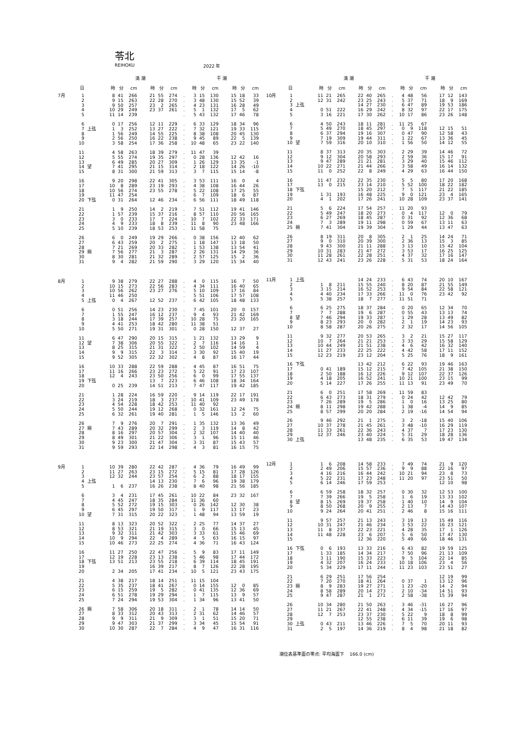苓北
REIHOKU 2022 年
| | | | 満 潮 | | | | | | | 干 潮 | | | | | |
| --- | --- | --- | --- | --- | --- | --- | --- | --- | --- | --- | --- | --- | --- | --- | --- |
| | 日 | | 時 | 分 | cm | 時 | 分 | cm | | 時 | 分 | cm | 時 | 分 | cm |
| 7月 | 1 | | 8 | 41 | 266 | 21 | 55 | 274 | . | 3 | 15 | 130 | 15 | 18 | 33 |
| | 2 | | 9 | 15 | 263 | 22 | 28 | 270 | . | 3 | 48 | 130 | 15 | 52 | 39 |
| | 3 | | 9 | 50 | 257 | 23 | 2 | 265 | . | 4 | 23 | 131 | 16 | 28 | 49 |
| | 4 | | 10 | 29 | 249 | 23 | 37 | 261 | . | 5 | 1 | 132 | 17 | 5 | 62 |
| | 5 | | 11 | 14 | 239 | | | | . | 5 | 43 | 132 | 17 | 46 | 78 |
| | 6 | | 0 | 17 | 256 | 12 | 11 | 229 | . | 6 | 33 | 129 | 18 | 34 | 96 |
| | 7 | 上弦 | 1 | 3 | 252 | 13 | 27 | 222 | . | 7 | 32 | 121 | 19 | 33 | 115 |
| | 8 | | 1 | 56 | 249 | 14 | 55 | 225 | . | 8 | 38 | 108 | 20 | 45 | 130 |
| | 9 | | 2 | 56 | 250 | 16 | 22 | 238 | . | 9 | 45 | 89 | 22 | 5 | 139 |
| | 10 | | 3 | 58 | 254 | 17 | 36 | 258 | . | 10 | 48 | 65 | 23 | 22 | 140 |
| | 11 | | 4 | 58 | 263 | 18 | 39 | 279 | . | 11 | 47 | 39 | | | |
| | 12 | | 5 | 55 | 274 | 19 | 35 | 297 | . | 0 | 28 | 136 | 12 | 42 | 16 |
| | 13 | | 6 | 49 | 285 | 20 | 27 | 309 | . | 1 | 26 | 129 | 13 | 35 | -1 |
| | 14 | 望 | 7 | 41 | 295 | 21 | 15 | 314 | . | 2 | 18 | 122 | 14 | 26 | -10 |
| | 15 | | 8 | 31 | 300 | 21 | 59 | 313 | . | 3 | 7 | 115 | 15 | 14 | -8 |
| | 16 | | 9 | 20 | 298 | 22 | 41 | 305 | . | 3 | 53 | 111 | 16 | 0 | 4 |
| | 17 | | 10 | 8 | 289 | 23 | 19 | 293 | . | 4 | 38 | 108 | 16 | 44 | 26 |
| | 18 | | 10 | 56 | 274 | 23 | 55 | 278 | . | 5 | 22 | 108 | 17 | 25 | 55 |
| | 19 | | 11 | 47 | 254 | | | | . | 6 | 7 | 109 | 18 | 6 | 87 |
| | 20 | 下弦 | 0 | 31 | 264 | 12 | 46 | 234 | . | 6 | 56 | 111 | 18 | 49 | 118 |
| | 21 | | 1 | 9 | 250 | 14 | 2 | 219 | . | 7 | 51 | 112 | 19 | 41 | 146 |
| | 22 | | 1 | 57 | 239 | 15 | 37 | 216 | . | 8 | 57 | 110 | 20 | 56 | 165 |
| | 23 | | 3 | 0 | 233 | 17 | 7 | 224 | . | 10 | 7 | 102 | 22 | 33 | 171 |
| | 24 | | 4 | 9 | 233 | 18 | 8 | 239 | . | 11 | 8 | 90 | 23 | 48 | 166 |
| | 25 | | 5 | 10 | 239 | 18 | 53 | 253 | . | 11 | 58 | 75 | | | |
| | 26 | | 6 | 0 | 249 | 19 | 29 | 266 | . | 0 | 38 | 156 | 12 | 40 | 62 |
| | 27 | | 6 | 43 | 259 | 20 | 2 | 275 | . | 1 | 18 | 147 | 13 | 18 | 50 |
| | 28 | | 7 | 21 | 269 | 20 | 33 | 282 | . | 1 | 53 | 138 | 13 | 54 | 41 |
| | 29 | 朔 | 7 | 56 | 277 | 21 | 3 | 287 | . | 2 | 26 | 131 | 14 | 29 | 36 |
| | 30 | | 8 | 30 | 281 | 21 | 32 | 289 | . | 2 | 57 | 125 | 15 | 2 | 36 |
| | 31 | | 9 | 4 | 282 | 21 | 59 | 290 | . | 3 | 29 | 120 | 15 | 34 | 40 |
| 8月 | 1 | | 9 | 38 | 279 | 22 | 27 | 288 | . | 4 | 0 | 115 | 16 | 7 | 50 |
| | 2 | | 10 | 15 | 273 | 22 | 56 | 283 | . | 4 | 34 | 111 | 16 | 40 | 65 |
| | 3 | | 10 | 56 | 262 | 23 | 27 | 276 | . | 5 | 10 | 109 | 17 | 16 | 84 |
| | 4 | | 11 | 46 | 250 | | | | . | 5 | 51 | 106 | 17 | 57 | 108 |
| | 5 | 上弦 | 0 | 4 | 267 | 12 | 52 | 237 | . | 6 | 42 | 105 | 18 | 48 | 133 |
| | 6 | | 0 | 51 | 256 | 14 | 23 | 230 | . | 7 | 45 | 101 | 20 | 0 | 157 |
| | 7 | | 1 | 55 | 247 | 16 | 12 | 237 | . | 9 | 4 | 93 | 21 | 42 | 169 |
| | 8 | | 3 | 18 | 244 | 17 | 39 | 257 | . | 10 | 28 | 75 | 23 | 20 | 165 |
| | 9 | | 4 | 41 | 253 | 18 | 42 | 280 | . | 11 | 38 | 51 | | | |
| | 10 | | 5 | 50 | 271 | 19 | 31 | 301 | . | 0 | 28 | 150 | 12 | 37 | 27 |
| | 11 | | 6 | 47 | 290 | 20 | 15 | 315 | . | 1 | 21 | 132 | 13 | 29 | 9 |
| | 12 | 望 | 7 | 38 | 306 | 20 | 55 | 322 | . | 2 | 7 | 116 | 14 | 16 | 1 |
| | 13 | | 8 | 25 | 315 | 21 | 31 | 322 | . | 2 | 50 | 102 | 14 | 59 | 4 |
| | 14 | | 9 | 9 | 315 | 22 | 3 | 314 | . | 3 | 30 | 92 | 15 | 40 | 19 |
| | 15 | | 9 | 52 | 305 | 22 | 32 | 302 | . | 4 | 8 | 87 | 16 | 17 | 44 |
| | 16 | | 10 | 33 | 288 | 22 | 59 | 288 | . | 4 | 45 | 87 | 16 | 51 | 75 |
| | 17 | | 11 | 16 | 266 | 23 | 23 | 272 | . | 5 | 22 | 91 | 17 | 23 | 107 |
| | 18 | | 12 | 4 | 243 | 23 | 50 | 256 | . | 6 | 0 | 99 | 17 | 55 | 137 |
| | 19 | 下弦 | | | | 13 | 7 | 223 | . | 6 | 46 | 108 | 18 | 34 | 164 |
| | 20 | | 0 | 25 | 239 | 14 | 51 | 213 | . | 7 | 47 | 117 | 19 | 42 | 185 |
| | 21 | | 1 | 28 | 224 | 16 | 59 | 220 | . | 9 | 14 | 119 | 22 | 17 | 191 |
| | 22 | | 3 | 24 | 219 | 18 | 3 | 237 | . | 10 | 41 | 109 | 23 | 49 | 178 |
| | 23 | | 4 | 54 | 228 | 18 | 42 | 253 | . | 11 | 40 | 92 | | | |
| | 24 | | 5 | 50 | 244 | 19 | 12 | 268 | . | 0 | 32 | 161 | 12 | 24 | 75 |
| | 25 | | 6 | 32 | 261 | 19 | 40 | 281 | . | 1 | 5 | 146 | 13 | 2 | 60 |
| | 26 | | 7 | 9 | 276 | 20 | 7 | 291 | . | 1 | 35 | 132 | 13 | 36 | 49 |
| | 27 | 朔 | 7 | 43 | 289 | 20 | 32 | 299 | . | 2 | 3 | 119 | 14 | 8 | 42 |
| | 28 | | 8 | 16 | 297 | 20 | 57 | 304 | . | 2 | 32 | 107 | 14 | 40 | 40 |
| | 29 | | 8 | 49 | 301 | 21 | 22 | 306 | . | 3 | 1 | 96 | 15 | 11 | 46 |
| | 30 | | 9 | 23 | 300 | 21 | 47 | 304 | . | 3 | 31 | 87 | 15 | 43 | 57 |
| | 31 | | 9 | 59 | 293 | 22 | 14 | 298 | . | 4 | 3 | 81 | 16 | 15 | 75 |
| 9月 | 1 | | 10 | 39 | 280 | 22 | 42 | 287 | . | 4 | 36 | 79 | 16 | 49 | 99 |
| | 2 | | 11 | 27 | 263 | 23 | 15 | 272 | . | 5 | 15 | 81 | 17 | 28 | 126 |
| | 3 | | 12 | 32 | 244 | 23 | 57 | 254 | . | 6 | 2 | 88 | 18 | 17 | 155 |
| | 4 | 上弦 | | | | 14 | 13 | 230 | . | 7 | 6 | 96 | 19 | 38 | 179 |
| | 5 | | 1 | 6 | 237 | 16 | 26 | 238 | . | 8 | 40 | 98 | 21 | 56 | 185 |
| | 6 | | 3 | 4 | 231 | 17 | 45 | 261 | . | 10 | 22 | 84 | 23 | 32 | 167 |
| | 7 | | 4 | 45 | 247 | 18 | 35 | 284 | . | 11 | 36 | 60 | | | |
| | 8 | | 5 | 52 | 272 | 19 | 15 | 303 | . | 0 | 26 | 142 | 12 | 30 | 38 |
| | 9 | | 6 | 45 | 297 | 19 | 50 | 317 | . | 1 | 9 | 117 | 13 | 17 | 23 |
| | 10 | 望 | 7 | 31 | 315 | 20 | 22 | 323 | . | 1 | 48 | 94 | 13 | 59 | 19 |
| | 11 | | 8 | 13 | 323 | 20 | 52 | 322 | . | 2 | 25 | 77 | 14 | 37 | 27 |
| | 12 | | 8 | 53 | 321 | 21 | 19 | 315 | . | 3 | 0 | 66 | 15 | 13 | 45 |
| | 13 | | 9 | 32 | 311 | 21 | 42 | 303 | . | 3 | 33 | 61 | 15 | 46 | 69 |
| | 14 | | 10 | 9 | 294 | 22 | 4 | 289 | . | 4 | 5 | 63 | 16 | 15 | 97 |
| | 15 | | 10 | 46 | 273 | 22 | 25 | 274 | . | 4 | 36 | 71 | 16 | 43 | 124 |
| | 16 | | 11 | 27 | 250 | 22 | 47 | 256 | . | 5 | 9 | 83 | 17 | 11 | 149 |
| | 17 | | 12 | 19 | 228 | 23 | 13 | 238 | . | 5 | 46 | 98 | 17 | 44 | 172 |
| | 18 | 下弦 | 13 | 51 | 213 | 23 | 55 | 218 | . | 6 | 39 | 114 | 18 | 45 | 191 |
| | 19 | | | | | 16 | 39 | 217 | . | 8 | 7 | 126 | 22 | 28 | 195 |
| | 20 | | 2 | 34 | 205 | 17 | 41 | 234 | . | 10 | 5 | 121 | 23 | 43 | 175 |
| | 21 | | 4 | 38 | 217 | 18 | 14 | 251 | . | 11 | 15 | 104 | | | |
| | 22 | | 5 | 35 | 237 | 18 | 41 | 267 | . | 0 | 14 | 155 | 12 | 0 | 85 |
| | 23 | | 6 | 15 | 259 | 19 | 5 | 282 | . | 0 | 41 | 135 | 12 | 36 | 69 |
| | 24 | | 6 | 51 | 278 | 19 | 29 | 294 | . | 1 | 7 | 115 | 13 | 9 | 57 |
| | 25 | | 7 | 24 | 294 | 19 | 53 | 304 | . | 1 | 34 | 96 | 13 | 41 | 50 |
| | 26 | 朔 | 7 | 58 | 306 | 20 | 18 | 311 | . | 2 | 1 | 78 | 14 | 14 | 50 |
| | 27 | | 8 | 33 | 312 | 20 | 43 | 313 | . | 2 | 31 | 62 | 14 | 46 | 57 |
| | 28 | | 9 | 9 | 311 | 21 | 9 | 309 | . | 3 | 1 | 51 | 15 | 20 | 71 |
| | 29 | | 9 | 47 | 303 | 21 | 37 | 299 | . | 3 | 34 | 45 | 15 | 54 | 91 |
| | 30 | | 10 | 30 | 287 | 22 | 7 | 284 | . | 4 | 9 | 47 | 16 | 31 | 116 |
| | | | 満 潮 | | | | | | | 干 潮 | | | | | |
| --- | --- | --- | --- | --- | --- | --- | --- | --- | --- | --- | --- | --- | --- | --- | --- |
| | 日 | | 時 | 分 | cm | 時 | 分 | cm | | 時 | 分 | cm | 時 | 分 | cm |
| 10月 | 1 | | 11 | 21 | 265 | 22 | 40 | 265 | . | 4 | 48 | 56 | 17 | 12 | 143 |
| | 2 | | 12 | 31 | 242 | 23 | 25 | 243 | . | 5 | 37 | 71 | 18 | 9 | 169 |
| | 3 | 上弦 | | | | 14 | 27 | 230 | . | 6 | 47 | 89 | 19 | 53 | 186 |
| | 4 | | 0 | 51 | 222 | 16 | 29 | 242 | . | 8 | 32 | 97 | 22 | 17 | 175 |
| | 5 | | 3 | 16 | 221 | 17 | 30 | 262 | . | 10 | 17 | 86 | 23 | 26 | 148 |
| | 6 | | 4 | 50 | 243 | 18 | 11 | 281 | . | 11 | 25 | 67 | | | |
| | 7 | | 5 | 49 | 270 | 18 | 45 | 297 | . | 0 | 9 | 118 | 12 | 15 | 51 |
| | 8 | | 6 | 37 | 294 | 19 | 16 | 307 | . | 0 | 47 | 90 | 12 | 58 | 43 |
| | 9 | | 7 | 19 | 309 | 19 | 44 | 311 | . | 1 | 22 | 67 | 13 | 36 | 45 |
| | 10 | 望 | 7 | 59 | 316 | 20 | 10 | 310 | . | 1 | 56 | 50 | 14 | 12 | 55 |
| | 11 | | 8 | 37 | 313 | 20 | 35 | 303 | . | 2 | 29 | 39 | 14 | 46 | 72 |
| | 12 | | 9 | 12 | 304 | 20 | 58 | 293 | . | 2 | 59 | 36 | 15 | 17 | 91 |
| | 13 | | 9 | 47 | 289 | 21 | 21 | 281 | . | 3 | 29 | 40 | 15 | 46 | 112 |
| | 14 | | 10 | 22 | 271 | 21 | 44 | 266 | . | 3 | 58 | 49 | 16 | 14 | 132 |
| | 15 | | 11 | 0 | 252 | 22 | 8 | 249 | . | 4 | 29 | 63 | 16 | 44 | 150 |
| | 16 | | 11 | 47 | 232 | 22 | 35 | 230 | . | 5 | 5 | 80 | 17 | 20 | 168 |
| | 17 | | 13 | 0 | 215 | 23 | 14 | 210 | . | 5 | 52 | 100 | 18 | 22 | 182 |
| | 18 | 下弦 | | | | 15 | 20 | 212 | . | 7 | 5 | 117 | 21 | 22 | 185 |
| | 19 | | 1 | 31 | 193 | 16 | 48 | 225 | . | 9 | 0 | 121 | 23 | 4 | 165 |
| | 20 | | 4 | 1 | 202 | 17 | 26 | 241 | . | 10 | 28 | 109 | 23 | 37 | 141 |
| | 21 | | 5 | 6 | 224 | 17 | 54 | 257 | . | 11 | 20 | 93 | | | |
| | 22 | | 5 | 49 | 247 | 18 | 20 | 273 | . | 0 | 4 | 117 | 12 | 0 | 79 |
| | 23 | | 6 | 27 | 269 | 18 | 45 | 287 | . | 0 | 31 | 92 | 12 | 36 | 68 |
| | 24 | | 7 | 3 | 289 | 19 | 11 | 298 | . | 0 | 59 | 67 | 13 | 11 | 63 |
| | 25 | 朔 | 7 | 41 | 304 | 19 | 39 | 304 | . | 1 | 29 | 44 | 13 | 47 | 63 |
| | 26 | | 8 | 19 | 311 | 20 | 8 | 305 | . | 2 | 1 | 25 | 14 | 24 | 71 |
| | 27 | | 9 | 0 | 310 | 20 | 39 | 300 | . | 2 | 36 | 13 | 15 | 3 | 85 |
| | 28 | | 9 | 43 | 300 | 21 | 11 | 288 | . | 3 | 13 | 10 | 15 | 42 | 104 |
| | 29 | | 10 | 31 | 283 | 21 | 47 | 272 | . | 3 | 53 | 17 | 16 | 25 | 125 |
| | 30 | | 11 | 28 | 261 | 22 | 28 | 251 | . | 4 | 37 | 32 | 17 | 16 | 147 |
| | 31 | | 12 | 43 | 241 | 23 | 26 | 228 | . | 5 | 31 | 53 | 18 | 24 | 164 |
| 11月 | 1 | 上弦 | | | | 14 | 24 | 233 | . | 6 | 43 | 74 | 20 | 10 | 167 |
| | 2 | | 1 | 8 | 211 | 15 | 55 | 240 | . | 8 | 20 | 87 | 21 | 55 | 149 |
| | 3 | | 3 | 15 | 214 | 16 | 52 | 253 | . | 9 | 54 | 84 | 22 | 58 | 121 |
| | 4 | | 4 | 40 | 234 | 17 | 33 | 266 | . | 11 | 0 | 76 | 23 | 42 | 92 |
| | 5 | | 5 | 38 | 257 | 18 | 7 | 277 | . | 11 | 51 | 71 | | | |
| | 6 | | 6 | 25 | 275 | 18 | 37 | 284 | . | 0 | 20 | 65 | 12 | 34 | 70 |
| | 7 | | 7 | 7 | 288 | 19 | 6 | 287 | . | 0 | 55 | 43 | 13 | 13 | 74 |
| | 8 | 望 | 7 | 46 | 294 | 19 | 33 | 287 | . | 1 | 29 | 28 | 13 | 49 | 82 |
| | 9 | | 8 | 23 | 293 | 20 | 0 | 282 | . | 2 | 1 | 19 | 14 | 23 | 93 |
| | 10 | | 8 | 58 | 287 | 20 | 26 | 275 | . | 2 | 32 | 17 | 14 | 56 | 105 |
| | 11 | | 9 | 32 | 277 | 20 | 53 | 265 | . | 3 | 2 | 21 | 15 | 27 | 117 |
| | 12 | | 10 | 7 | 264 | 21 | 21 | 253 | . | 3 | 33 | 29 | 15 | 58 | 129 |
| | 13 | | 10 | 44 | 249 | 21 | 51 | 238 | . | 4 | 6 | 42 | 16 | 32 | 140 |
| | 14 | | 11 | 27 | 233 | 22 | 25 | 222 | . | 4 | 42 | 58 | 17 | 11 | 152 |
| | 15 | | 12 | 23 | 219 | 23 | 12 | 204 | . | 5 | 25 | 76 | 18 | 9 | 161 |
| | 16 | 下弦 | | | | 13 | 42 | 212 | . | 6 | 22 | 93 | 19 | 46 | 163 |
| | 17 | | 0 | 41 | 189 | 15 | 12 | 215 | . | 7 | 42 | 105 | 21 | 38 | 150 |
| | 18 | | 2 | 50 | 188 | 16 | 12 | 226 | . | 9 | 12 | 107 | 22 | 37 | 126 |
| | 19 | | 4 | 18 | 205 | 16 | 52 | 241 | . | 10 | 21 | 100 | 23 | 15 | 99 |
| | 20 | | 5 | 14 | 227 | 17 | 26 | 255 | . | 11 | 13 | 91 | 23 | 49 | 70 |
| | 21 | | 6 | 0 | 251 | 17 | 58 | 269 | . | 11 | 59 | 83 | | | |
| | 22 | | 6 | 43 | 273 | 18 | 31 | 279 | . | 0 | 24 | 42 | 12 | 42 | 79 |
| | 23 | | 7 | 26 | 289 | 19 | 5 | 286 | . | 1 | 0 | 16 | 13 | 25 | 80 |
| | 24 | 朔 | 8 | 11 | 298 | 19 | 42 | 288 | . | 1 | 38 | -4 | 14 | 9 | 85 |
| | 25 | | 8 | 57 | 299 | 20 | 20 | 284 | . | 2 | 19 | -16 | 14 | 54 | 94 |
| | 26 | | 9 | 46 | 292 | 21 | 1 | 275 | . | 3 | 2 | -18 | 15 | 40 | 106 |
| | 27 | | 10 | 37 | 278 | 21 | 45 | 261 | . | 3 | 48 | -10 | 16 | 29 | 119 |
| | 28 | | 11 | 33 | 261 | 22 | 36 | 243 | . | 4 | 37 | 7 | 17 | 23 | 130 |
| | 29 | | 12 | 37 | 246 | 23 | 40 | 224 | . | 5 | 31 | 29 | 18 | 28 | 136 |
| | 30 | 上弦 | | | | 13 | 48 | 235 | . | 6 | 35 | 53 | 19 | 47 | 134 |
| 12月 | 1 | | 1 | 6 | 208 | 14 | 58 | 233 | . | 7 | 49 | 74 | 21 | 9 | 120 |
| | 2 | | 2 | 49 | 206 | 15 | 57 | 236 | . | 9 | 9 | 88 | 22 | 16 | 97 |
| | 3 | | 4 | 16 | 216 | 16 | 44 | 242 | . | 10 | 21 | 94 | 23 | 8 | 73 |
| | 4 | | 5 | 22 | 231 | 17 | 23 | 248 | . | 11 | 20 | 97 | 23 | 51 | 50 |
| | 5 | | 6 | 14 | 246 | 17 | 59 | 253 | . | | | | 12 | 10 | 98 |
| | 6 | | 6 | 59 | 258 | 18 | 32 | 257 | . | 0 | 30 | 32 | 12 | 53 | 100 |
| | 7 | | 7 | 39 | 266 | 19 | 5 | 258 | . | 1 | 6 | 19 | 13 | 33 | 102 |
| | 8 | 望 | 8 | 15 | 269 | 19 | 37 | 258 | . | 1 | 40 | 10 | 14 | 9 | 104 |
| | 9 | | 8 | 50 | 268 | 20 | 9 | 255 | . | 2 | 13 | 7 | 14 | 43 | 107 |
| | 10 | | 9 | 24 | 264 | 20 | 41 | 251 | . | 2 | 46 | 8 | 15 | 16 | 111 |
| | 11 | | 9 | 57 | 257 | 21 | 13 | 243 | . | 3 | 19 | 13 | 15 | 49 | 116 |
| | 12 | | 10 | 31 | 247 | 21 | 46 | 234 | . | 3 | 53 | 22 | 16 | 23 | 121 |
| | 13 | | 11 | 8 | 237 | 22 | 23 | 221 | . | 4 | 28 | 35 | 17 | 1 | 126 |
| | 14 | | 11 | 48 | 228 | 23 | 6 | 207 | . | 5 | 6 | 50 | 17 | 47 | 130 |
| | 15 | | | | | 12 | 36 | 220 | . | 5 | 49 | 66 | 18 | 46 | 131 |
| | 16 | 下弦 | 0 | 6 | 193 | 13 | 33 | 216 | . | 6 | 43 | 82 | 19 | 59 | 125 |
| | 17 | | 1 | 33 | 185 | 14 | 34 | 217 | . | 7 | 50 | 96 | 21 | 13 | 109 |
| | 18 | | 3 | 11 | 190 | 15 | 33 | 223 | . | 9 | 5 | 104 | 22 | 14 | 85 |
| | 19 | | 4 | 32 | 207 | 16 | 24 | 233 | . | 10 | 18 | 106 | 23 | 4 | 56 |
| | 20 | | 5 | 34 | 229 | 17 | 11 | 244 | . | 11 | 23 | 103 | 23 | 51 | 27 |
| | 21 | | 6 | 29 | 251 | 17 | 56 | 254 | . | | | | 12 | 19 | 99 |
| | 22 | | 7 | 20 | 270 | 18 | 41 | 264 | . | 0 | 37 | 1 | 13 | 12 | 96 |
| | 23 | 朔 | 8 | 9 | 283 | 19 | 27 | 271 | . | 1 | 23 | -20 | 14 | 2 | 94 |
| | 24 | | 8 | 58 | 289 | 20 | 14 | 273 | . | 2 | 10 | -34 | 14 | 51 | 93 |
| | 25 | | 9 | 47 | 287 | 21 | 1 | 271 | . | 2 | 58 | -38 | 15 | 39 | 94 |
| | 26 | | 10 | 34 | 280 | 21 | 50 | 263 | . | 3 | 46 | -31 | 16 | 27 | 96 |
| | 27 | | 11 | 21 | 267 | 22 | 41 | 248 | . | 4 | 34 | -15 | 17 | 16 | 97 |
| | 28 | | 12 | 7 | 253 | 23 | 37 | 230 | . | 5 | 22 | 9 | 18 | 8 | 99 |
| | 29 | | | | | 12 | 55 | 238 | . | 6 | 11 | 39 | 19 | 6 | 98 |
| | 30 | 上弦 | 0 | 43 | 211 | 13 | 46 | 226 | . | 7 | 5 | 70 | 20 | 11 | 93 |
| | 31 | | 2 | 5 | 197 | 14 | 36 | 219 | . | 8 | 4 | 98 | 21 | 18 | 82 |
潮位表基準面の零点: 平均海面下 166.0 (cm)